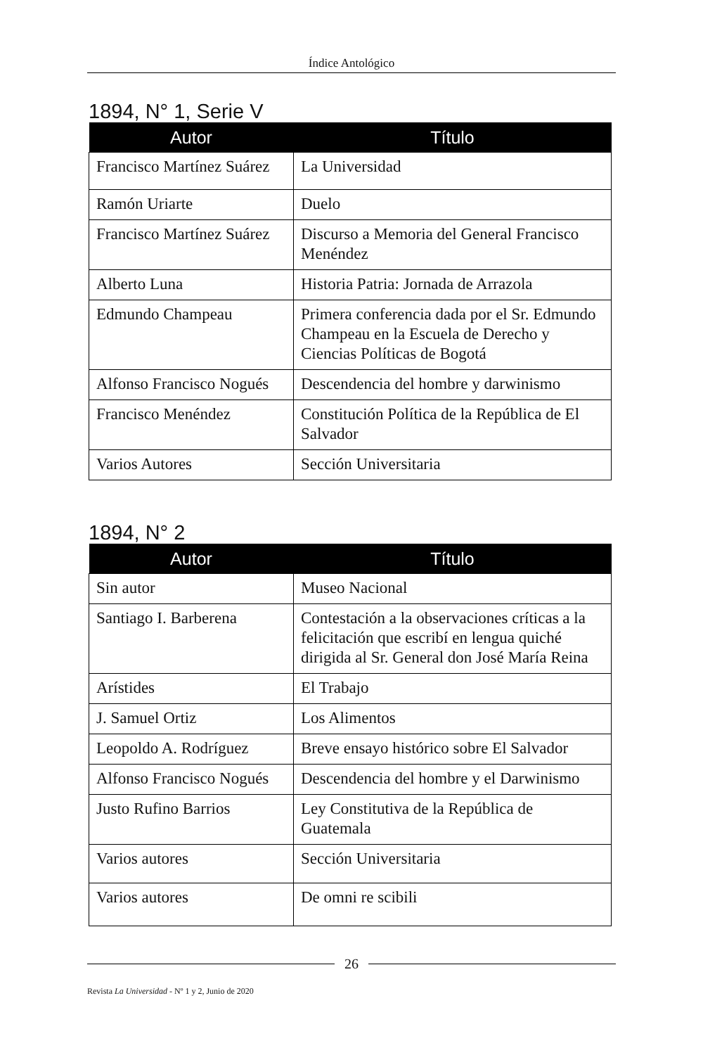Índice Antológico
1894, N° 1, Serie V
| Autor | Título |
| --- | --- |
| Francisco Martínez Suárez | La Universidad |
| Ramón Uriarte | Duelo |
| Francisco Martínez Suárez | Discurso a Memoria del General Francisco Menéndez |
| Alberto Luna | Historia Patria: Jornada de Arrazola |
| Edmundo Champeau | Primera conferencia dada por el Sr. Edmundo Champeau en la Escuela de Derecho y Ciencias Políticas de Bogotá |
| Alfonso Francisco Nogués | Descendencia del hombre y darwinismo |
| Francisco Menéndez | Constitución Política de la República de El Salvador |
| Varios Autores | Sección Universitaria |
1894, N° 2
| Autor | Título |
| --- | --- |
| Sin autor | Museo Nacional |
| Santiago I. Barberena | Contestación a la observaciones críticas a la felicitación que escribí en lengua quiché dirigida al Sr. General don José María Reina |
| Arístides | El Trabajo |
| J. Samuel Ortiz | Los Alimentos |
| Leopoldo A. Rodríguez | Breve ensayo histórico sobre El Salvador |
| Alfonso Francisco Nogués | Descendencia del hombre y el Darwinismo |
| Justo Rufino Barrios | Ley Constitutiva de la República de Guatemala |
| Varios autores | Sección Universitaria |
| Varios autores | De omni re scibili |
26
Revista La Universidad - Nº 1 y 2, Junio de 2020